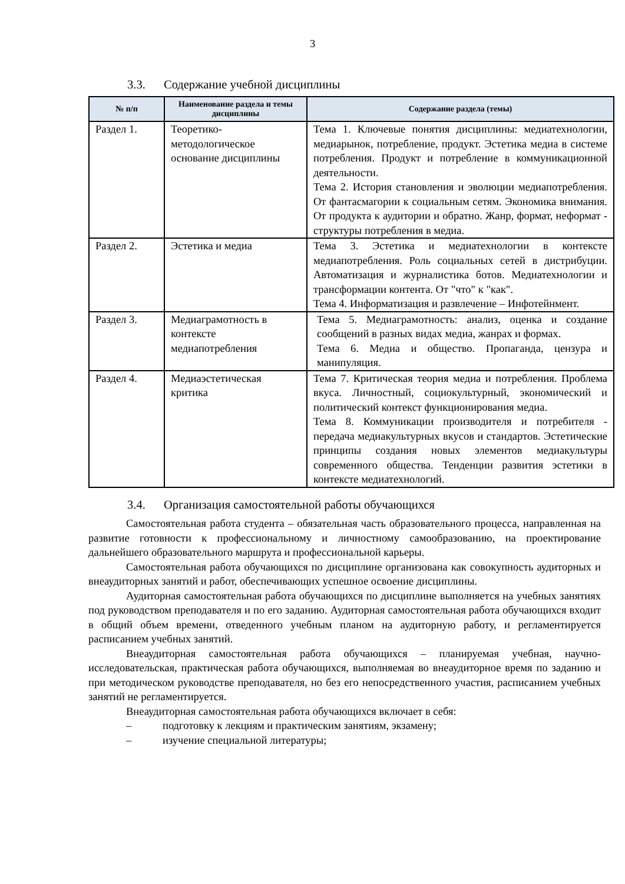3
3.3. Содержание учебной дисциплины
| № п/п | Наименование раздела и темы дисциплины | Содержание раздела (темы) |
| --- | --- | --- |
| Раздел 1. | Теоретико-методологическое основание дисциплины | Тема 1. Ключевые понятия дисциплины: медиатехнологии, медиарынок, потребление, продукт. Эстетика медиа в системе потребления. Продукт и потребление в коммуникационной деятельности. Тема 2. История становления и эволюции медиапотребления. От фантасмагории к социальным сетям. Экономика внимания. От продукта к аудитории и обратно. Жанр, формат, неформат - структуры потребления в медиа. |
| Раздел 2. | Эстетика и медиа | Тема 3. Эстетика и медиатехнологии в контексте медиапотребления. Роль социальных сетей в дистрибуции. Автоматизация и журналистика ботов. Медиатехнологии и трансформации контента. От "что" к "как". Тема 4. Информатизация и развлечение – Инфотейнмент. |
| Раздел 3. | Медиаграмотность в контексте медиапотребления | Тема 5. Медиаграмотность: анализ, оценка и создание сообщений в разных видах медиа, жанрах и формах. Тема 6. Медиа и общество. Пропаганда, цензура и манипуляция. |
| Раздел 4. | Медиаэстетическая критика | Тема 7. Критическая теория медиа и потребления. Проблема вкуса. Личностный, социокультурный, экономический и политический контекст функционирования медиа. Тема 8. Коммуникации производителя и потребителя - передача медиакультурных вкусов и стандартов. Эстетические принципы создания новых элементов медиакультуры современного общества. Тенденции развития эстетики в контексте медиатехнологий. |
3.4. Организация самостоятельной работы обучающихся
Самостоятельная работа студента – обязательная часть образовательного процесса, направленная на развитие готовности к профессиональному и личностному самообразованию, на проектирование дальнейшего образовательного маршрута и профессиональной карьеры.
Самостоятельная работа обучающихся по дисциплине организована как совокупность аудиторных и внеаудиторных занятий и работ, обеспечивающих успешное освоение дисциплины.
Аудиторная самостоятельная работа обучающихся по дисциплине выполняется на учебных занятиях под руководством преподавателя и по его заданию. Аудиторная самостоятельная работа обучающихся входит в общий объем времени, отведенного учебным планом на аудиторную работу, и регламентируется расписанием учебных занятий.
Внеаудиторная самостоятельная работа обучающихся – планируемая учебная, научно-исследовательская, практическая работа обучающихся, выполняемая во внеаудиторное время по заданию и при методическом руководстве преподавателя, но без его непосредственного участия, расписанием учебных занятий не регламентируется.
Внеаудиторная самостоятельная работа обучающихся включает в себя:
– подготовку к лекциям и практическим занятиям, экзамену;
– изучение специальной литературы;